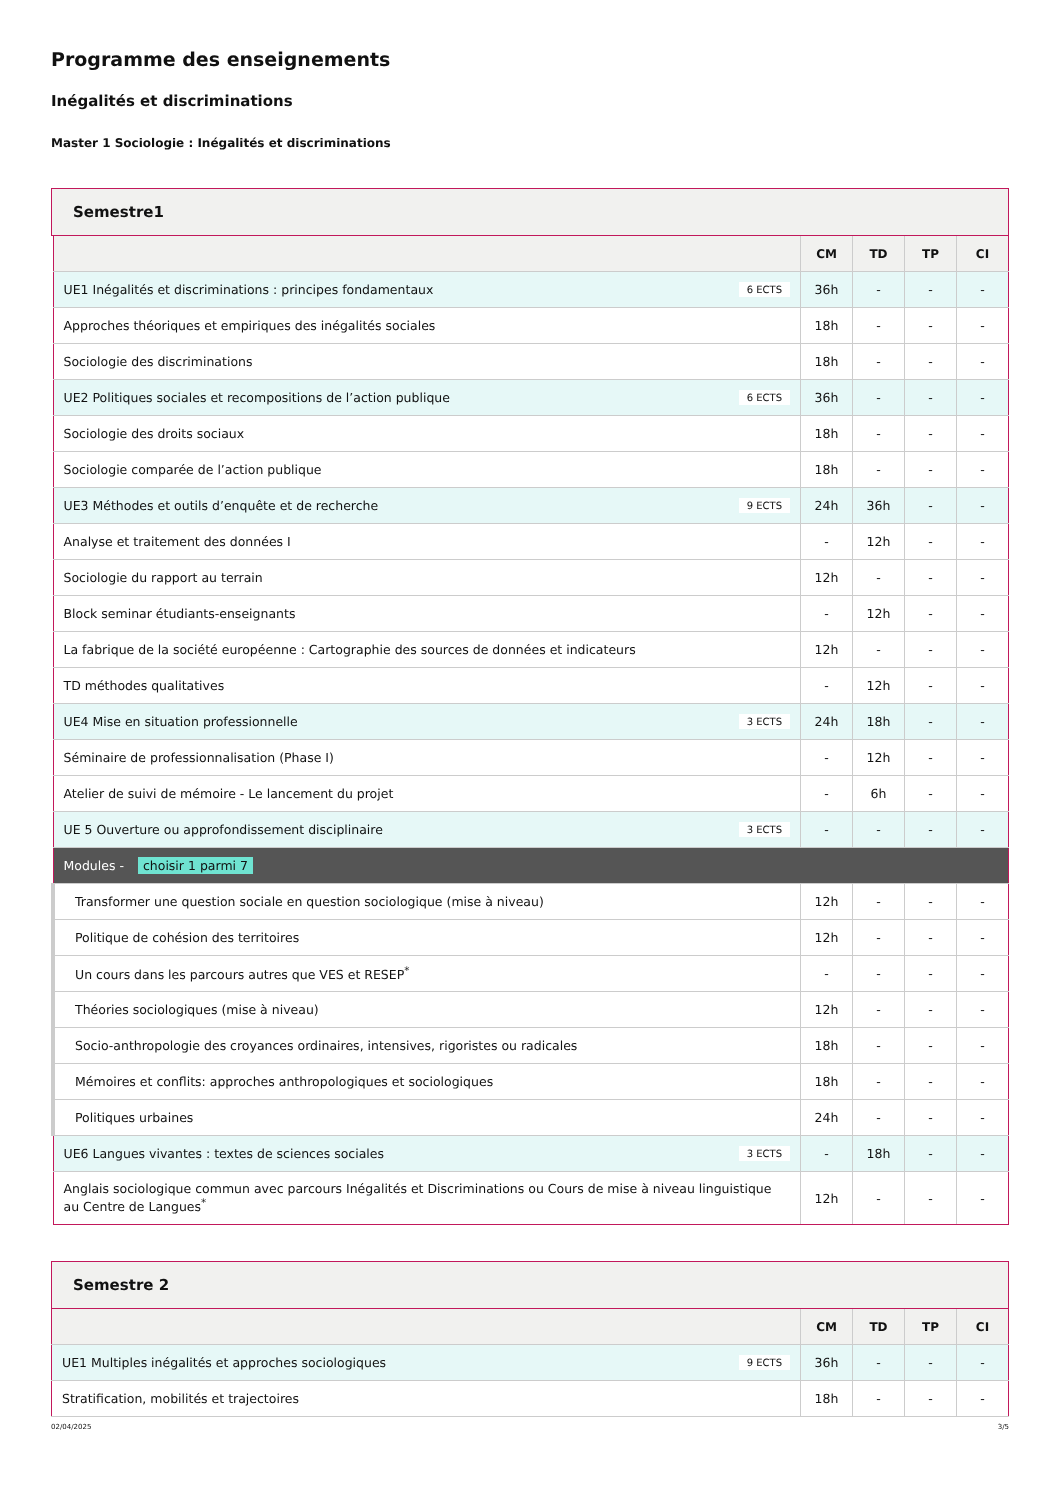Programme des enseignements
Inégalités et discriminations
Master 1 Sociologie : Inégalités et discriminations
Semestre1
| | CM | TD | TP | CI |
| --- | --- | --- | --- | --- |
| UE1 Inégalités et discriminations : principes fondamentaux 6 ECTS | 36h | - | - | - |
| Approches théoriques et empiriques des inégalités sociales | 18h | - | - | - |
| Sociologie des discriminations | 18h | - | - | - |
| UE2 Politiques sociales et recompositions de l’action publique 6 ECTS | 36h | - | - | - |
| Sociologie des droits sociaux | 18h | - | - | - |
| Sociologie comparée de l’action publique | 18h | - | - | - |
| UE3 Méthodes et outils d’enquête et de recherche 9 ECTS | 24h | 36h | - | - |
| Analyse et traitement des données I | - | 12h | - | - |
| Sociologie du rapport au terrain | 12h | - | - | - |
| Block seminar étudiants-enseignants | - | 12h | - | - |
| La fabrique de la société européenne : Cartographie des sources de données et indicateurs | 12h | - | - | - |
| TD méthodes qualitatives | - | 12h | - | - |
| UE4 Mise en situation professionnelle 3 ECTS | 24h | 18h | - | - |
| Séminaire de professionnalisation (Phase I) | - | 12h | - | - |
| Atelier de suivi de mémoire - Le lancement du projet | - | 6h | - | - |
| UE 5 Ouverture ou approfondissement disciplinaire 3 ECTS | - | - | - | - |
| Modules - choisir 1 parmi 7 | | | | |
| Transformer une question sociale en question sociologique (mise à niveau) | 12h | - | - | - |
| Politique de cohésion des territoires | 12h | - | - | - |
| Un cours dans les parcours autres que VES et RESEP<sup>*</sup> | - | - | - | - |
| Théories sociologiques (mise à niveau) | 12h | - | - | - |
| Socio-anthropologie des croyances ordinaires, intensives, rigoristes ou radicales | 18h | - | - | - |
| Mémoires et conflits: approches anthropologiques et sociologiques | 18h | - | - | - |
| Politiques urbaines | 24h | - | - | - |
| UE6 Langues vivantes : textes de sciences sociales 3 ECTS | - | 18h | - | - |
| Anglais sociologique commun avec parcours Inégalités et Discriminations ou Cours de mise à niveau linguistique au Centre de Langues<sup>*</sup> | 12h | - | - | - |
Semestre 2
| | CM | TD | TP | CI |
| --- | --- | --- | --- | --- |
| UE1 Multiples inégalités et approches sociologiques 9 ECTS | 36h | - | - | - |
| Stratification, mobilités et trajectoires | 18h | - | - | - |
02/04/2025 3/5